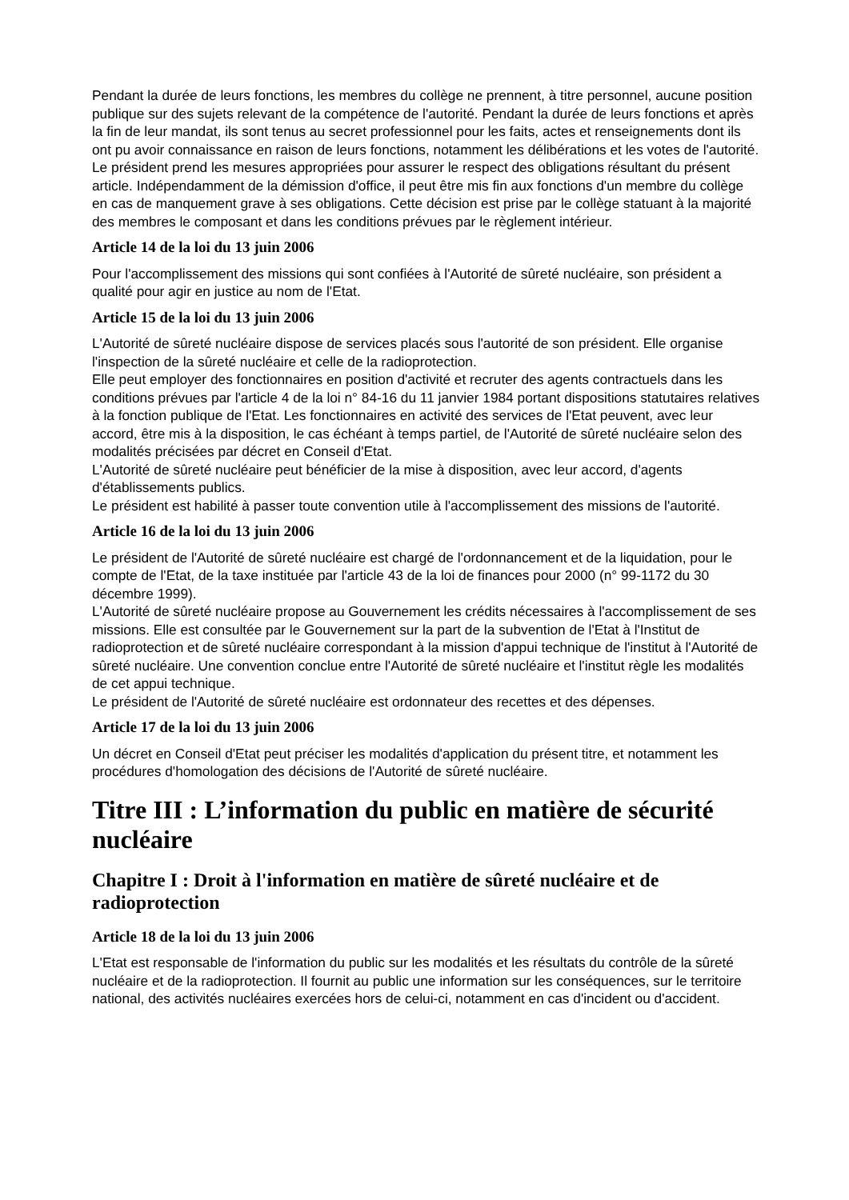Pendant la durée de leurs fonctions, les membres du collège ne prennent, à titre personnel, aucune position publique sur des sujets relevant de la compétence de l'autorité. Pendant la durée de leurs fonctions et après la fin de leur mandat, ils sont tenus au secret professionnel pour les faits, actes et renseignements dont ils ont pu avoir connaissance en raison de leurs fonctions, notamment les délibérations et les votes de l'autorité.
Le président prend les mesures appropriées pour assurer le respect des obligations résultant du présent article. Indépendamment de la démission d'office, il peut être mis fin aux fonctions d'un membre du collège en cas de manquement grave à ses obligations. Cette décision est prise par le collège statuant à la majorité des membres le composant et dans les conditions prévues par le règlement intérieur.
Article 14 de la loi du 13 juin 2006
Pour l'accomplissement des missions qui sont confiées à l'Autorité de sûreté nucléaire, son président a qualité pour agir en justice au nom de l'Etat.
Article 15 de la loi du 13 juin 2006
L'Autorité de sûreté nucléaire dispose de services placés sous l'autorité de son président. Elle organise l'inspection de la sûreté nucléaire et celle de la radioprotection.
Elle peut employer des fonctionnaires en position d'activité et recruter des agents contractuels dans les conditions prévues par l'article 4 de la loi n° 84-16 du 11 janvier 1984 portant dispositions statutaires relatives à la fonction publique de l'Etat. Les fonctionnaires en activité des services de l'Etat peuvent, avec leur accord, être mis à la disposition, le cas échéant à temps partiel, de l'Autorité de sûreté nucléaire selon des modalités précisées par décret en Conseil d'Etat.
L'Autorité de sûreté nucléaire peut bénéficier de la mise à disposition, avec leur accord, d'agents d'établissements publics.
Le président est habilité à passer toute convention utile à l'accomplissement des missions de l'autorité.
Article 16 de la loi du 13 juin 2006
Le président de l'Autorité de sûreté nucléaire est chargé de l'ordonnancement et de la liquidation, pour le compte de l'Etat, de la taxe instituée par l'article 43 de la loi de finances pour 2000 (n° 99-1172 du 30 décembre 1999).
L'Autorité de sûreté nucléaire propose au Gouvernement les crédits nécessaires à l'accomplissement de ses missions. Elle est consultée par le Gouvernement sur la part de la subvention de l'Etat à l'Institut de radioprotection et de sûreté nucléaire correspondant à la mission d'appui technique de l'institut à l'Autorité de sûreté nucléaire. Une convention conclue entre l'Autorité de sûreté nucléaire et l'institut règle les modalités de cet appui technique.
Le président de l'Autorité de sûreté nucléaire est ordonnateur des recettes et des dépenses.
Article 17 de la loi du 13 juin 2006
Un décret en Conseil d'Etat peut préciser les modalités d'application du présent titre, et notamment les procédures d'homologation des décisions de l'Autorité de sûreté nucléaire.
Titre III : L’information du public en matière de sécurité nucléaire
Chapitre I : Droit à l'information en matière de sûreté nucléaire et de radioprotection
Article 18 de la loi du 13 juin 2006
L'Etat est responsable de l'information du public sur les modalités et les résultats du contrôle de la sûreté nucléaire et de la radioprotection. Il fournit au public une information sur les conséquences, sur le territoire national, des activités nucléaires exercées hors de celui-ci, notamment en cas d'incident ou d'accident.